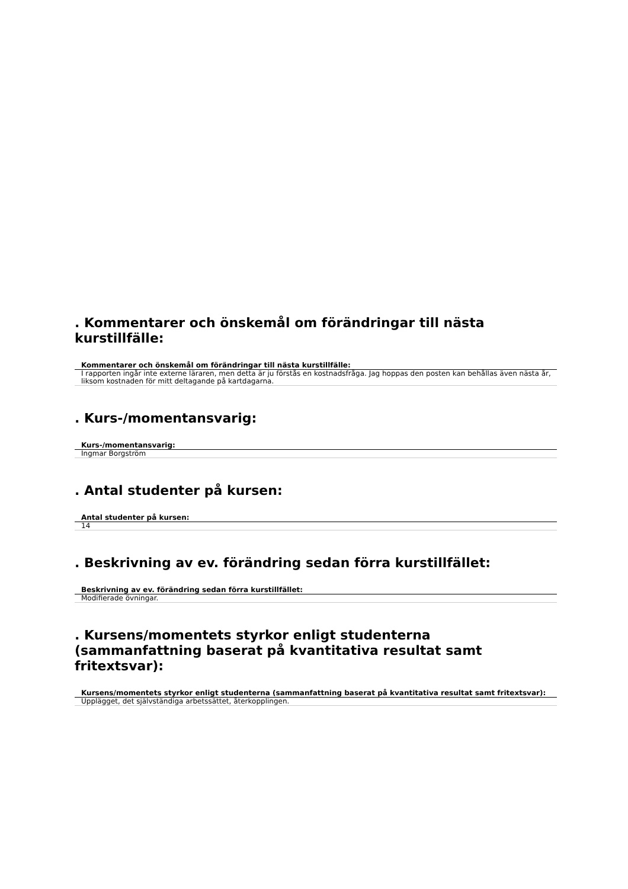. Kommentarer och önskemål om förändringar till nästa kurstillfälle:
Kommentarer och önskemål om förändringar till nästa kurstillfälle:
I rapporten ingår inte externe läraren, men detta är ju förstås en kostnadsfråga. Jag hoppas den posten kan behållas även nästa år, liksom kostnaden för mitt deltagande på kartdagarna.
. Kurs-/momentansvarig:
Kurs-/momentansvarig:
Ingmar Borgström
. Antal studenter på kursen:
Antal studenter på kursen:
14
. Beskrivning av ev. förändring sedan förra kurstillfället:
Beskrivning av ev. förändring sedan förra kurstillfället:
Modifierade övningar.
. Kursens/momentets styrkor enligt studenterna (sammanfattning baserat på kvantitativa resultat samt fritextsvar):
Kursens/momentets styrkor enligt studenterna (sammanfattning baserat på kvantitativa resultat samt fritextsvar):
Upplägget, det självständiga arbetssättet, återkopplingen.